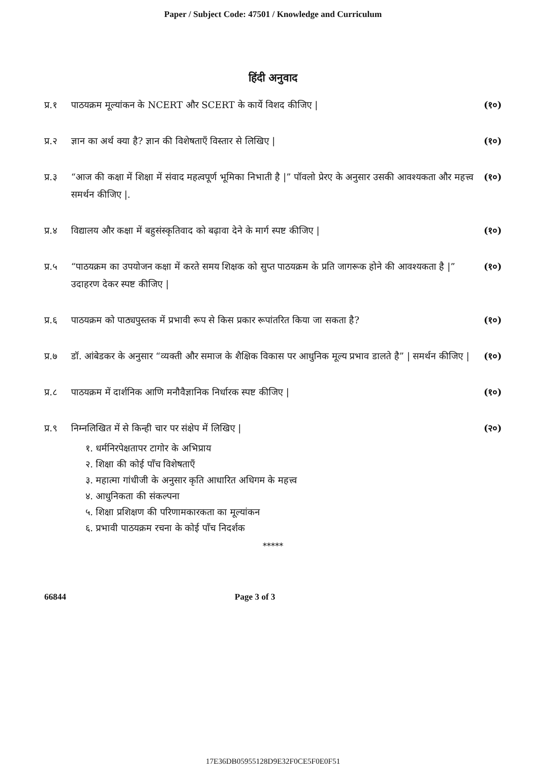Paper / Subject Code: 47501 / Knowledge and Curriculum
हिंदी अनुवाद
प्र.१ पाठयक्रम मूल्यांकन के NCERT और SCERT के कार्ये विशद कीजिए | (१०)
प्र.२ ज्ञान का अर्थ क्या है? ज्ञान की विशेषताएँ विस्तार से लिखिए | (१०)
प्र.३ “आज की कक्षा में शिक्षा में संवाद महत्वपूर्ण भूमिका निभाती है |” पॉवलो प्रेरए के अनुसार उसकी आवश्यकता और महत्त्व समर्थन कीजिए |. (१०)
प्र.४ विद्यालय और कक्षा में बहुसंस्कृतिवाद को बढ़ावा देने के मार्ग स्पष्ट कीजिए | (१०)
प्र.५ “पाठयक्रम का उपयोजन कक्षा में करते समय शिक्षक को सुप्त पाठयक्रम के प्रति जागरूक होने की आवश्यकता है |” उदाहरण देकर स्पष्ट कीजिए | (१०)
प्र.६ पाठयक्रम को पाठ्यपुस्तक में प्रभावी रूप से किस प्रकार रूपांतरित किया जा सकता है? (१०)
प्र.७ डॉ. आंबेडकर के अनुसार “व्यक्ती और समाज के शैक्षिक विकास पर आधुनिक मूल्य प्रभाव डालते है” | समर्थन कीजिए | (१०)
प्र.८ पाठयक्रम में दार्शनिक आणि मनौवैज्ञानिक निर्धारक स्पष्ट कीजिए | (१०)
प्र.९ निम्नलिखित में से किन्ही चार पर संक्षेप में लिखिए | (२०)
१. धर्मनिरपेक्षतापर टागोर के अभिप्राय
२. शिक्षा की कोई पाँच विशेषताएँ
३. महात्मा गांधीजी के अनुसार कृति आधारित अधिगम के महत्त्व
४. आधुनिकता की संकल्पना
५. शिक्षा प्रशिक्षण की परिणामकारकता का मूल्यांकन
६. प्रभावी पाठयक्रम रचना के कोई पाँच निदर्शक
*****
66844 Page 3 of 3
17E36DB05955128D9E32F0CE5F0E0F51